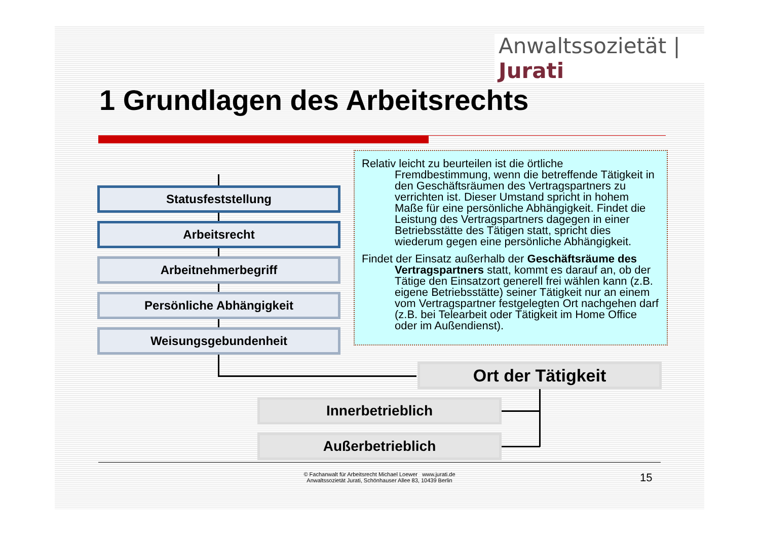Anwaltssozietät | Jurati
1 Grundlagen des Arbeitsrechts
Statusfeststellung
Arbeitsrecht
Arbeitnehmerbegriff
Persönliche Abhängigkeit
Weisungsgebundenheit
Relativ leicht zu beurteilen ist die örtliche Fremdbestimmung, wenn die betreffende Tätigkeit in den Geschäftsräumen des Vertragspartners zu verrichten ist. Dieser Umstand spricht in hohem Maße für eine persönliche Abhängigkeit. Findet die Leistung des Vertragspartners dagegen in einer Betriebsstätte des Tätigen statt, spricht dies wiederum gegen eine persönliche Abhängigkeit.
Findet der Einsatz außerhalb der Geschäftsräume des Vertragspartners statt, kommt es darauf an, ob der Tätige den Einsatzort generell frei wählen kann (z.B. eigene Betriebsstätte) seiner Tätigkeit nur an einem vom Vertragspartner festgelegten Ort nachgehen darf (z.B. bei Telearbeit oder Tätigkeit im Home Office oder im Außendienst).
Ort der Tätigkeit
Innerbetrieblich
Außerbetrieblich
© Fachanwalt für Arbeitsrecht Michael Loewer www.jurati.de
Anwaltssozietät Jurati, Schönhauser Allee 83, 10439 Berlin
15